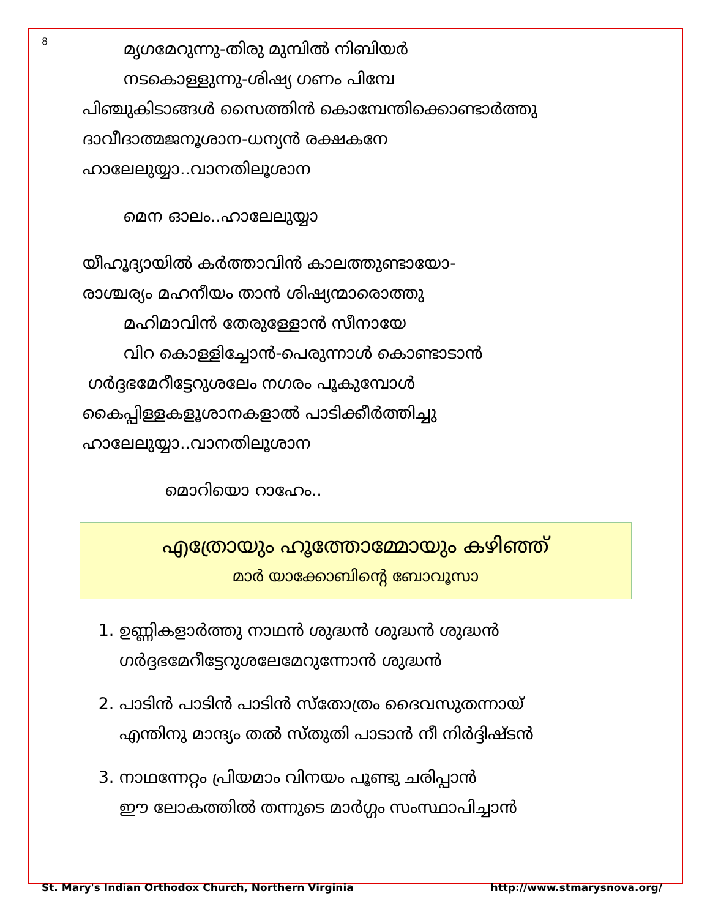8
മൃഗമേറുന്നു-തിരു മുമ്പിൽ നിബിയർ
നടകൊള്ളുന്നു-ശിഷ്യ ഗണം പിമ്പേ
പിഞ്ചുകിടാങ്ങൾ സൈത്തിൻ കൊമ്പേന്തിക്കൊണ്ടാർത്തു
ദാവീദാത്മജനൂശാന-ധന്യൻ രക്ഷകനേ
ഹാലേലുയ്യാ..വാനതിലൂശാന
മെന ഓലം..ഹാലേലുയ്യാ
യീഹൂദ്യായിൽ കർത്താവിൻ കാലത്തുണ്ടായോ-
രാശ്ചര്യം മഹനീയം താൻ ശിഷ്യന്മാരൊത്തു
മഹിമാവിൻ തേരുള്ളോൻ സീനായേ
വിറ കൊള്ളിച്ചോൻ-പെരുന്നാൾ കൊണ്ടാടാൻ
ഗർദ്ദഭമേറീട്ടേറുശലേം നഗരം പൂകുമ്പോൾ
കൈപ്പിള്ളകളൂശാനകളാൽ പാടിക്കീർത്തിച്ചു
ഹാലേലുയ്യാ..വാനതിലൂശാന
മൊറിയൊ റാഹേം..
എത്രോയും ഹൂത്തോമ്മോയും കഴിഞ്ഞ്
മാർ യാക്കോബിന്റെ ബോവൂസാ
1. ഉണ്ണികളാർത്തു നാഥൻ ശുദ്ധൻ ശുദ്ധൻ ശുദ്ധൻ
ഗർദ്ദഭമേറീട്ടേറുശലേമേറുന്നോൻ ശുദ്ധൻ
2. പാടിൻ പാടിൻ പാടിൻ സ്തോത്രം ദൈവസുതന്നായ്
എന്തിനു മാന്ദ്യം തൽ സ്തുതി പാടാൻ നീ നിർദ്ദിഷ്ടൻ
3. നാഥന്നേറ്റം പ്രിയമാം വിനയം പൂണ്ടു ചരിപ്പാൻ
ഈ ലോകത്തിൽ തന്നുടെ മാർഗ്ഗം സംസ്ഥാപിച്ചാൻ
St. Mary's Indian Orthodox Church, Northern Virginia http://www.stmarysnova.org/